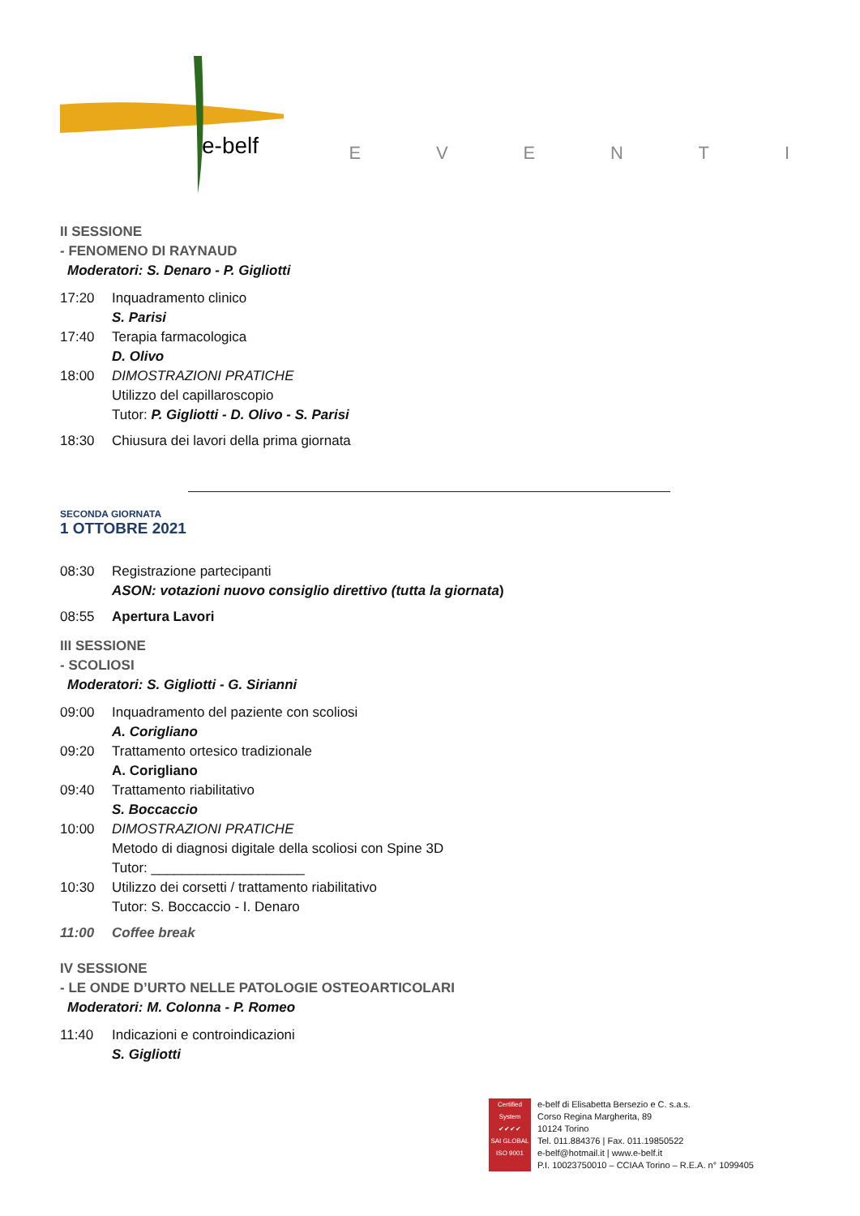e-belf
EVENTI
II SESSIONE
- FENOMENO DI RAYNAUD
Moderatori: S. Denaro - P. Gigliotti
17:20 Inquadramento clinico
S. Parisi
17:40 Terapia farmacologica
D. Olivo
18:00 DIMOSTRAZIONI PRATICHE
Utilizzo del capillaroscopio
Tutor: P. Gigliotti - D. Olivo - S. Parisi
18:30 Chiusura dei lavori della prima giornata
SECONDA GIORNATA
1 OTTOBRE 2021
08:30 Registrazione partecipanti
ASON: votazioni nuovo consiglio direttivo (tutta la giornata)
08:55 Apertura Lavori
III SESSIONE
- SCOLIOSI
Moderatori: S. Gigliotti - G. Sirianni
09:00 Inquadramento del paziente con scoliosi
A. Corigliano
09:20 Trattamento ortesico tradizionale
A. Corigliano
09:40 Trattamento riabilitativo
S. Boccaccio
10:00 DIMOSTRAZIONI PRATICHE
Metodo di diagnosi digitale della scoliosi con Spine 3D
Tutor: ____________________
10:30 Utilizzo dei corsetti / trattamento riabilitativo
Tutor: S. Boccaccio - I. Denaro
11:00 Coffee break
IV SESSIONE
- LE ONDE D’URTO NELLE PATOLOGIE OSTEOARTICOLARI
Moderatori: M. Colonna - P. Romeo
11:40 Indicazioni e controindicazioni
S. Gigliotti
Certified System
✔✔✔✔
SAI GLOBAL
ISO 9001
e-belf di Elisabetta Bersezio e C. s.a.s.
Corso Regina Margherita, 89
10124 Torino
Tel. 011.884376 | Fax. 011.19850522
e-belf@hotmail.it | www.e-belf.it
P.I. 10023750010 – CCIAA Torino – R.E.A. n° 1099405